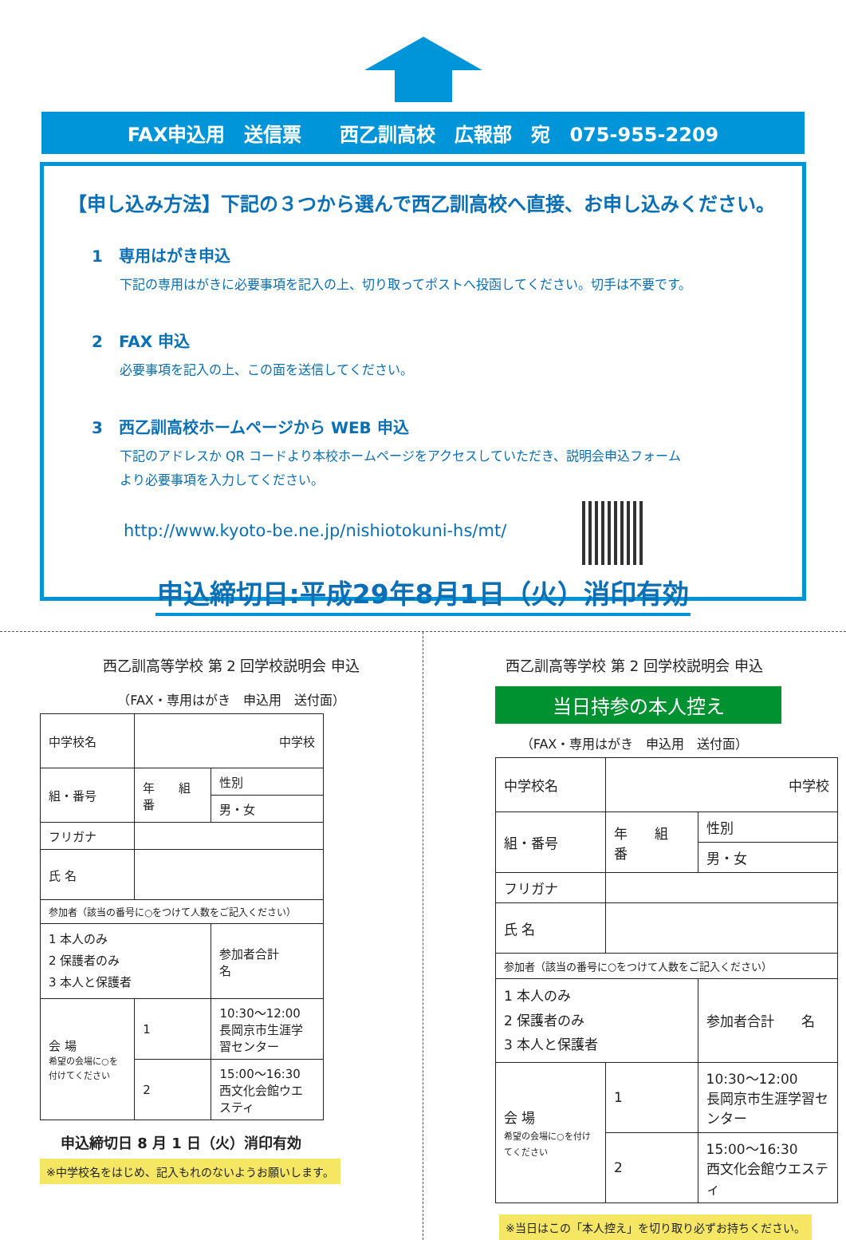FAX申込用　送信票　　西乙訓高校　広報部　宛　075-955-2209
【申し込み方法】下記の３つから選んで西乙訓高校へ直接、お申し込みください。
1　専用はがき申込
下記の専用はがきに必要事項を記入の上、切り取ってポストへ投函してください。切手は不要です。
2　FAX 申込
必要事項を記入の上、この面を送信してください。
3　西乙訓高校ホームページから WEB 申込
下記のアドレスか QR コードより本校ホームページをアクセスしていただき、説明会申込フォーム
より必要事項を入力してください。
http://www.kyoto-be.ne.jp/nishiotokuni-hs/mt/
申込締切日:平成29年8月1日（火）消印有効
西乙訓高等学校 第 2 回学校説明会 申込
（FAX・専用はがき　申込用　送付面）
| 中学校名 | 中学校 | | |
| 組・番号 | 年 組 番 | | 性別 |
| | | | 男・女 |
| フリガナ | | | |
| 氏 名 | | | |
| 参加者（該当の番号に○をつけて人数をご記入ください） | | | |
| 1 本人のみ 2 保護者のみ 3 本人と保護者 | | 参加者合計 名 | |
| 会 場 希望の会場に○を付けてください | 1 | 10:30〜12:00 長岡京市生涯学習センター | |
| | 2 | 15:00〜16:30 西文化会館ウエスティ | |
申込締切日 8 月 1 日（火）消印有効
※中学校名をはじめ、記入もれのないようお願いします。
西乙訓高等学校 第 2 回学校説明会 申込
当日持参の本人控え
（FAX・専用はがき　申込用　送付面）
| 中学校名 | 中学校 | | |
| 組・番号 | 年 組 番 | | 性別 |
| | | | 男・女 |
| フリガナ | | | |
| 氏 名 | | | |
| 参加者（該当の番号に○をつけて人数をご記入ください） | | | |
| 1 本人のみ 2 保護者のみ 3 本人と保護者 | | 参加者合計 名 | |
| 会 場 希望の会場に○を付けてください | 1 | 10:30〜12:00 長岡京市生涯学習センター | |
| | 2 | 15:00〜16:30 西文化会館ウエスティ | |
※当日はこの「本人控え」を切り取り必ずお持ちください。